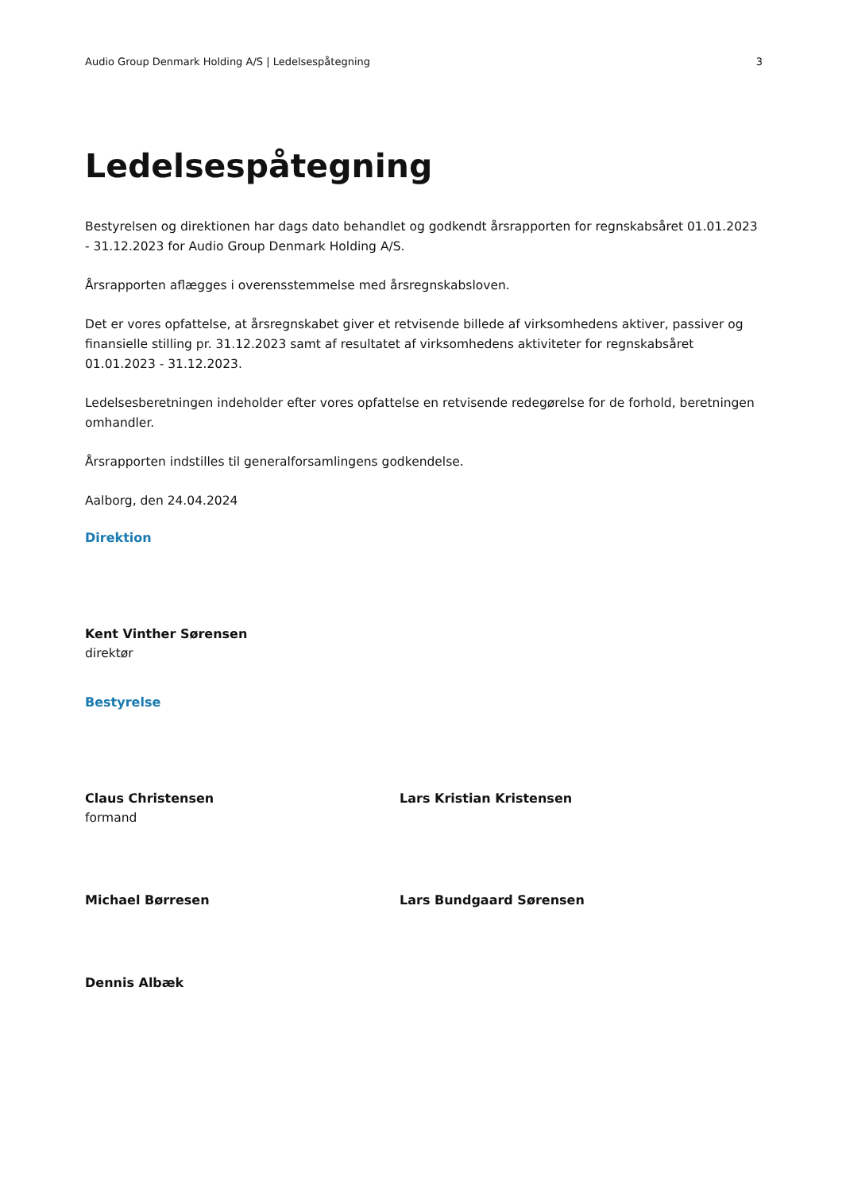Audio Group Denmark Holding A/S | Ledelsespåtegning 3
Ledelsespåtegning
Bestyrelsen og direktionen har dags dato behandlet og godkendt årsrapporten for regnskabsåret 01.01.2023 - 31.12.2023 for Audio Group Denmark Holding A/S.
Årsrapporten aflægges i overensstemmelse med årsregnskabsloven.
Det er vores opfattelse, at årsregnskabet giver et retvisende billede af virksomhedens aktiver, passiver og finansielle stilling pr. 31.12.2023 samt af resultatet af virksomhedens aktiviteter for regnskabsåret 01.01.2023 - 31.12.2023.
Ledelsesberetningen indeholder efter vores opfattelse en retvisende redegørelse for de forhold, beretningen omhandler.
Årsrapporten indstilles til generalforsamlingens godkendelse.
Aalborg, den 24.04.2024
Direktion
Kent Vinther Sørensen
direktør
Bestyrelse
Claus Christensen
formand
Lars Kristian Kristensen
Michael Børresen
Lars Bundgaard Sørensen
Dennis Albæk